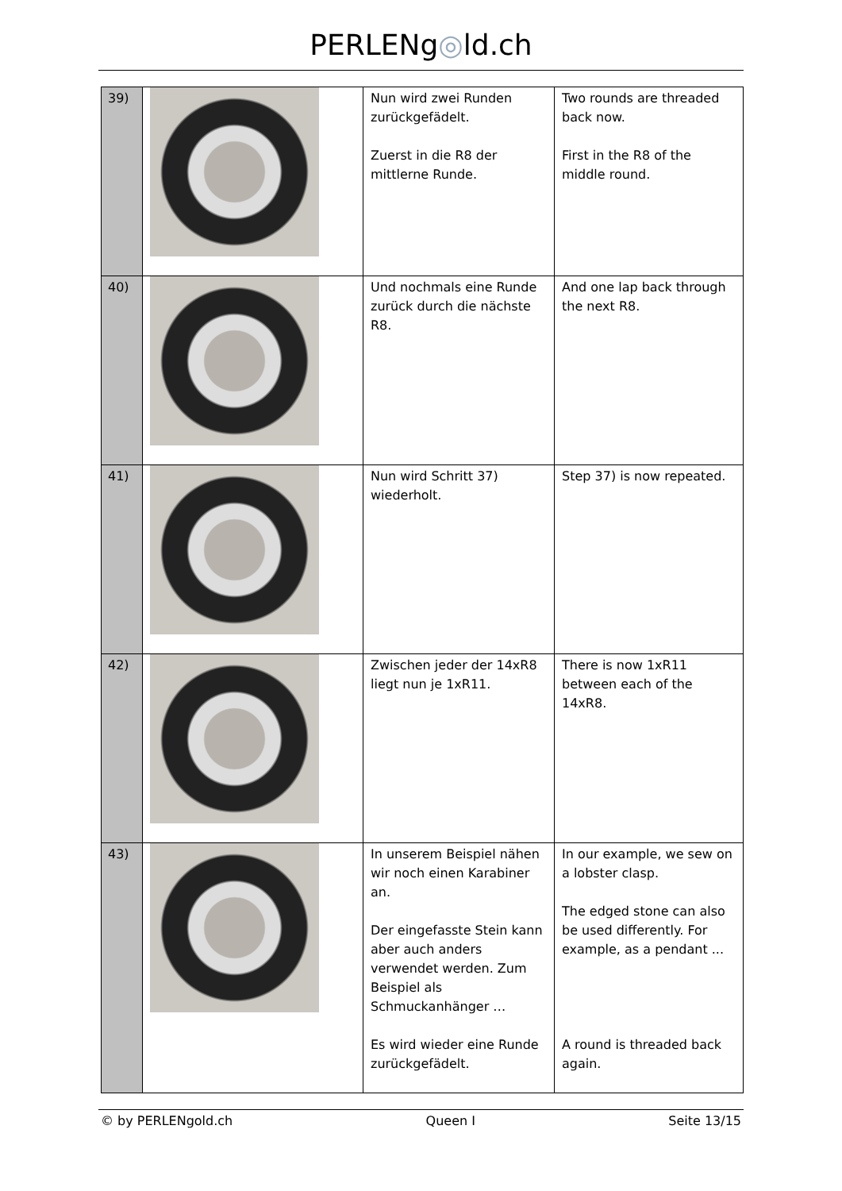PERLENg◎ld.ch
| 39) | | Nun wird zwei Runden zurückgefädelt. Zuerst in die R8 der mittlerne Runde. | Two rounds are threaded back now. First in the R8 of the middle round. |
| 40) | | Und nochmals eine Runde zurück durch die nächste R8. | And one lap back through the next R8. |
| 41) | | Nun wird Schritt 37) wiederholt. | Step 37) is now repeated. |
| 42) | | Zwischen jeder der 14xR8 liegt nun je 1xR11. | There is now 1xR11 between each of the 14xR8. |
| 43) | | In unserem Beispiel nähen wir noch einen Karabiner an. Der eingefasste Stein kann aber auch anders verwendet werden. Zum Beispiel als Schmuckanhänger … Es wird wieder eine Runde zurückgefädelt. | In our example, we sew on a lobster clasp. The edged stone can also be used differently. For example, as a pendant ... A round is threaded back again. |
© by PERLENgold.ch Queen I Seite 13/15